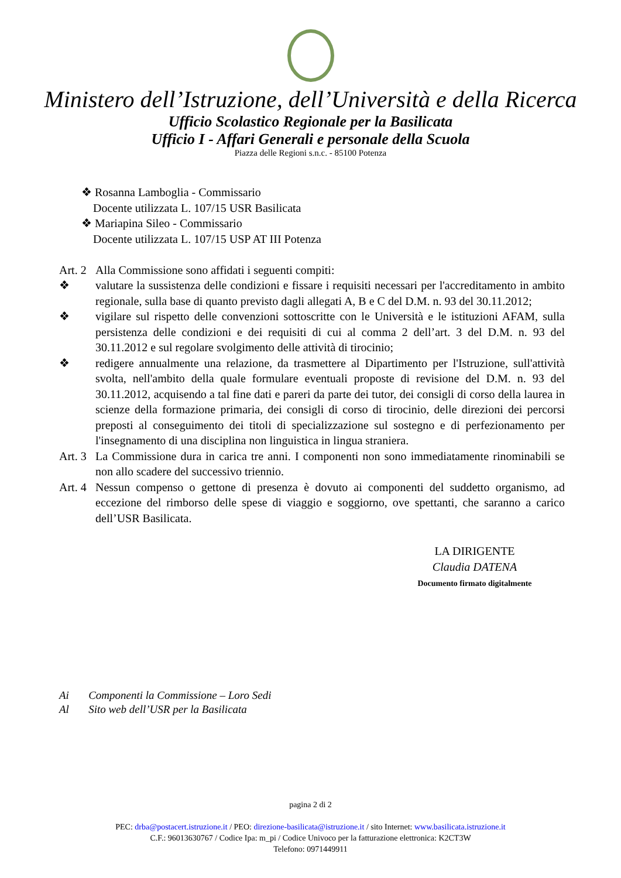Ministero dell’Istruzione, dell’Università e della Ricerca
Ufficio Scolastico Regionale per la Basilicata
Ufficio I - Affari Generali e personale della Scuola
Piazza delle Regioni s.n.c. - 85100 Potenza
❖ Rosanna Lamboglia - Commissario
Docente utilizzata L. 107/15 USR Basilicata
❖ Mariapina Sileo - Commissario
Docente utilizzata L. 107/15 USP AT III Potenza
Art. 2
Alla Commissione sono affidati i seguenti compiti:
❖ valutare la sussistenza delle condizioni e fissare i requisiti necessari per l'accreditamento in ambito regionale, sulla base di quanto previsto dagli allegati A, B e C del D.M. n. 93 del 30.11.2012;
❖ vigilare sul rispetto delle convenzioni sottoscritte con le Università e le istituzioni AFAM, sulla persistenza delle condizioni e dei requisiti di cui al comma 2 dell’art. 3 del D.M. n. 93 del 30.11.2012 e sul regolare svolgimento delle attività di tirocinio;
❖ redigere annualmente una relazione, da trasmettere al Dipartimento per l'Istruzione, sull'attività svolta, nell'ambito della quale formulare eventuali proposte di revisione del D.M. n. 93 del 30.11.2012, acquisendo a tal fine dati e pareri da parte dei tutor, dei consigli di corso della laurea in scienze della formazione primaria, dei consigli di corso di tirocinio, delle direzioni dei percorsi preposti al conseguimento dei titoli di specializzazione sul sostegno e di perfezionamento per l'insegnamento di una disciplina non linguistica in lingua straniera.
Art. 3
La Commissione dura in carica tre anni. I componenti non sono immediatamente rinominabili se non allo scadere del successivo triennio.
Art. 4
Nessun compenso o gettone di presenza è dovuto ai componenti del suddetto organismo, ad eccezione del rimborso delle spese di viaggio e soggiorno, ove spettanti, che saranno a carico dell’USR Basilicata.
LA DIRIGENTE
Claudia DATENA
Documento firmato digitalmente
Ai Componenti la Commissione – Loro Sedi
Al Sito web dell’USR per la Basilicata
pagina 2 di 2
PEC: drba@postacert.istruzione.it / PEO: direzione-basilicata@istruzione.it / sito Internet: www.basilicata.istruzione.it
C.F.: 96013630767 / Codice Ipa: m_pi / Codice Univoco per la fatturazione elettronica: K2CT3W
Telefono: 0971449911